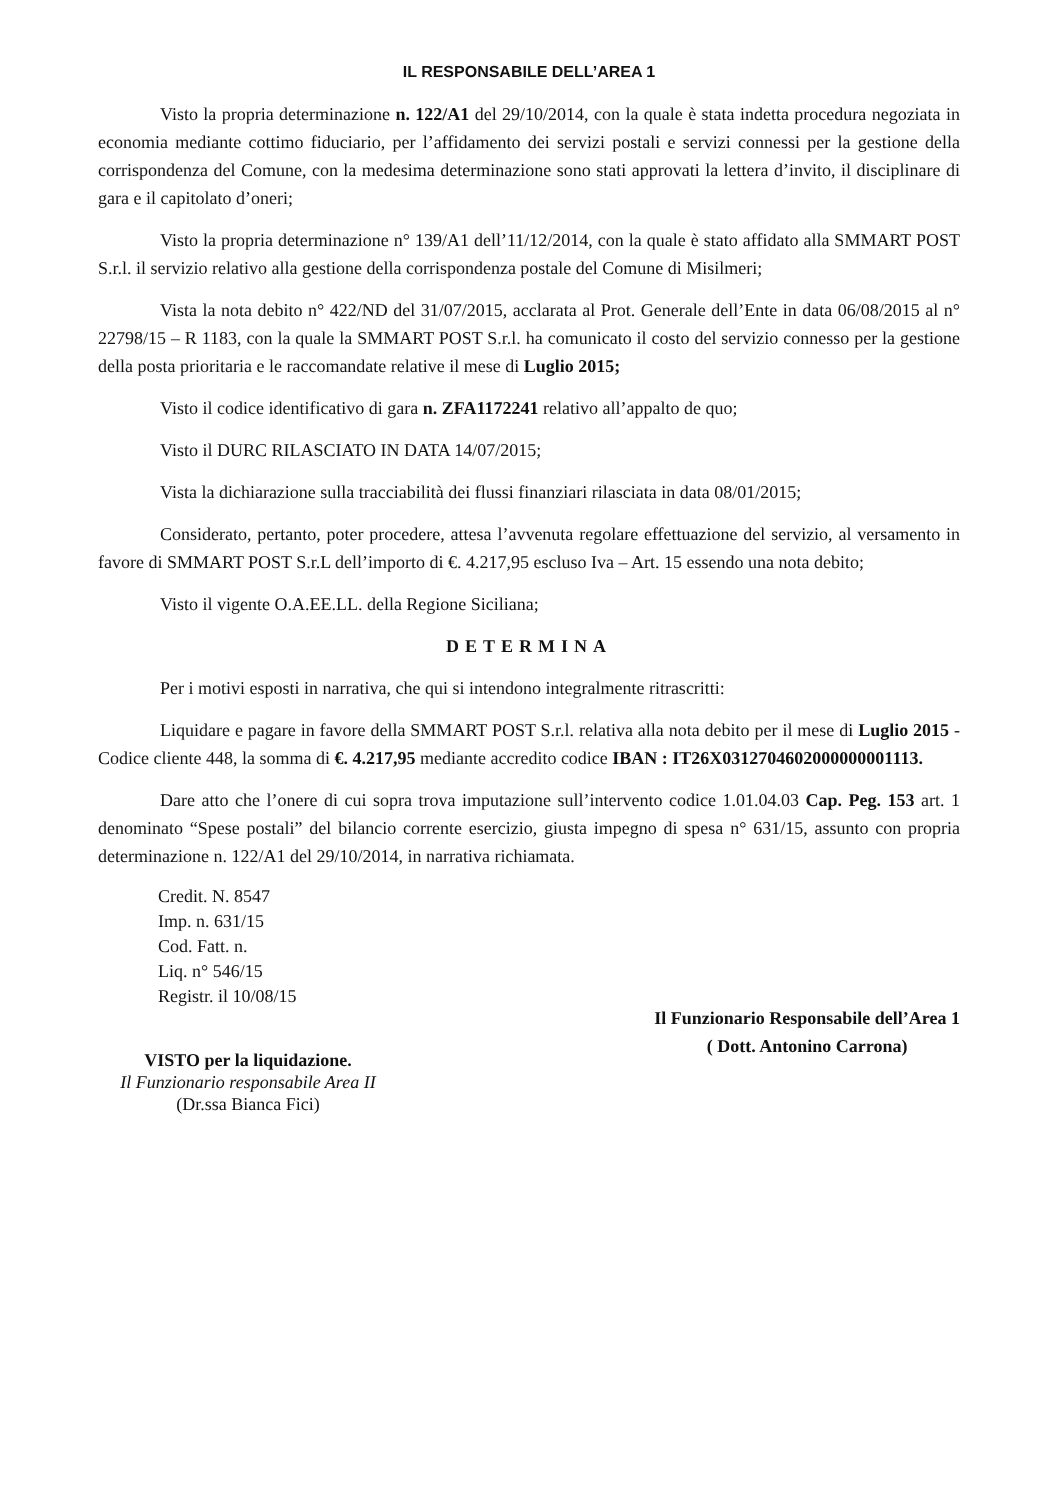IL RESPONSABILE DELL’AREA 1
Visto la propria determinazione n. 122/A1 del 29/10/2014, con la quale è stata indetta procedura negoziata in economia mediante cottimo fiduciario, per l’affidamento dei servizi postali e servizi connessi per la gestione della corrispondenza del Comune, con la medesima determinazione sono stati approvati la lettera d’invito, il disciplinare di gara e il capitolato d’oneri;
Visto la propria determinazione n° 139/A1 dell’11/12/2014, con la quale è stato affidato alla SMMART POST S.r.l. il servizio relativo alla gestione della corrispondenza postale del Comune di Misilmeri;
Vista la nota debito n° 422/ND del 31/07/2015, acclarata al Prot. Generale dell’Ente in data 06/08/2015 al n° 22798/15 – R 1183, con la quale la SMMART POST S.r.l. ha comunicato il costo del servizio connesso per la gestione della posta prioritaria e le raccomandate relative il mese di Luglio 2015;
Visto il codice identificativo di gara n. ZFA1172241 relativo all’appalto de quo;
Visto il DURC RILASCIATO IN DATA 14/07/2015;
Vista la dichiarazione sulla tracciabilità dei flussi finanziari rilasciata in data 08/01/2015;
Considerato, pertanto, poter procedere, attesa l’avvenuta regolare effettuazione del servizio, al versamento in favore di SMMART POST S.r.L dell’importo di €. 4.217,95 escluso Iva – Art. 15 essendo una nota debito;
Visto il vigente O.A.EE.LL. della Regione Siciliana;
DETERMINA
Per i motivi esposti in narrativa, che qui si intendono integralmente ritrascritti:
Liquidare e pagare in favore della SMMART POST S.r.l. relativa alla nota debito per il mese di Luglio 2015 - Codice cliente 448, la somma di €. 4.217,95 mediante accredito codice IBAN : IT26X0312704602000000001113.
Dare atto che l’onere di cui sopra trova imputazione sull’intervento codice 1.01.04.03 Cap. Peg. 153 art. 1 denominato “Spese postali” del bilancio corrente esercizio, giusta impegno di spesa n° 631/15, assunto con propria determinazione n. 122/A1 del 29/10/2014, in narrativa richiamata.
Credit. N. 8547
Imp. n. 631/15
Cod. Fatt. n.
Liq. n° 546/15
Registr. il 10/08/15
VISTO per la liquidazione.
Il Funzionario responsabile Area II
(Dr.ssa Bianca Fici)
Il Funzionario Responsabile dell’Area 1
( Dott. Antonino Carrona)